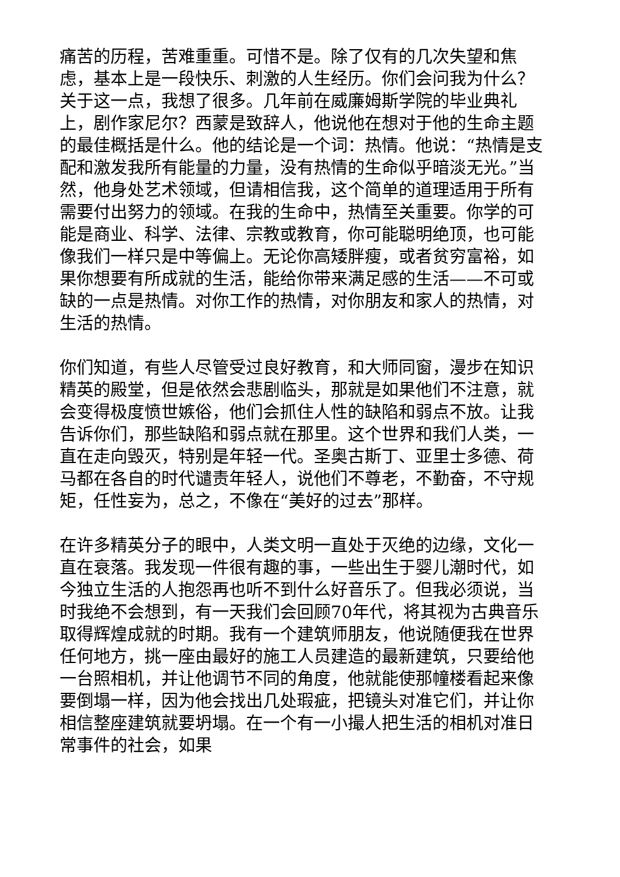痛苦的历程，苦难重重。可惜不是。除了仅有的几次失望和焦虑，基本上是一段快乐、刺激的人生经历。你们会问我为什么？关于这一点，我想了很多。几年前在威廉姆斯学院的毕业典礼上，剧作家尼尔？西蒙是致辞人，他说他在想对于他的生命主题的最佳概括是什么。他的结论是一个词：热情。他说：“热情是支配和激发我所有能量的力量，没有热情的生命似乎暗淡无光。”当然，他身处艺术领域，但请相信我，这个简单的道理适用于所有需要付出努力的领域。在我的生命中，热情至关重要。你学的可能是商业、科学、法律、宗教或教育，你可能聪明绝顶，也可能像我们一样只是中等偏上。无论你高矮胖瘦，或者贫穷富裕，如果你想要有所成就的生活，能给你带来满足感的生活——不可或缺的一点是热情。对你工作的热情，对你朋友和家人的热情，对生活的热情。
你们知道，有些人尽管受过良好教育，和大师同窗，漫步在知识精英的殿堂，但是依然会悲剧临头，那就是如果他们不注意，就会变得极度愤世嫉俗，他们会抓住人性的缺陷和弱点不放。让我告诉你们，那些缺陷和弱点就在那里。这个世界和我们人类，一直在走向毁灭，特别是年轻一代。圣奥古斯丁、亚里士多德、荷马都在各自的时代谴责年轻人，说他们不尊老，不勤奋，不守规矩，任性妄为，总之，不像在“美好的过去”那样。
在许多精英分子的眼中，人类文明一直处于灭绝的边缘，文化一直在衰落。我发现一件很有趣的事，一些出生于婴儿潮时代，如今独立生活的人抱怨再也听不到什么好音乐了。但我必须说，当时我绝不会想到，有一天我们会回顾70年代，将其视为古典音乐取得辉煌成就的时期。我有一个建筑师朋友，他说随便我在世界任何地方，挑一座由最好的施工人员建造的最新建筑，只要给他一台照相机，并让他调节不同的角度，他就能使那幢楼看起来像要倒塌一样，因为他会找出几处瑕疵，把镜头对准它们，并让你相信整座建筑就要坍塌。在一个有一小撮人把生活的相机对准日常事件的社会，如果